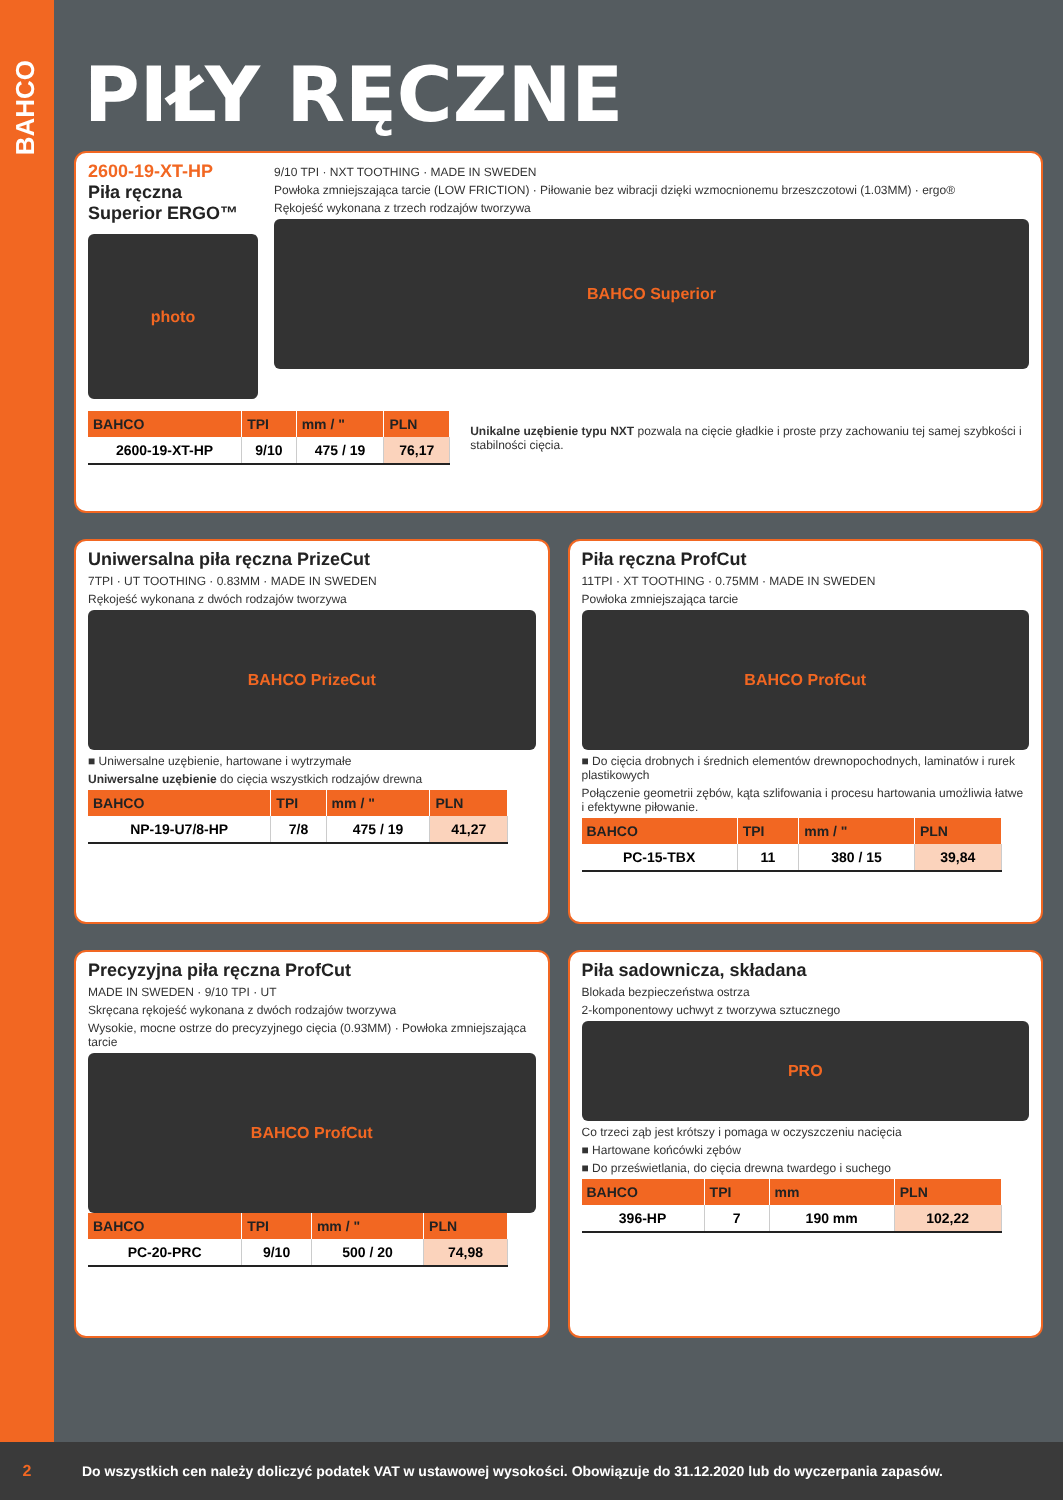BAHCO
PIŁY RĘCZNE
2600-19-XT-HP
Piła ręczna Superior ERGO™
photo
9/10 TPI · NXT TOOTHING · MADE IN SWEDEN
Powłoka zmniejszająca tarcie (LOW FRICTION) · Piłowanie bez wibracji dzięki wzmocnionemu brzeszczotowi (1.03MM) · ergo®
Rękojeść wykonana z trzech rodzajów tworzywa
BAHCO Superior
| BAHCO | TPI | mm / " | PLN |
| --- | --- | --- | --- |
| 2600-19-XT-HP | 9/10 | 475 / 19 | 76,17 |
Unikalne uzębienie typu NXT pozwala na cięcie gładkie i proste przy zachowaniu tej samej szybkości i stabilności cięcia.
Uniwersalna piła ręczna PrizeCut
7TPI · UT TOOTHING · 0.83MM · MADE IN SWEDEN
Rękojeść wykonana z dwóch rodzajów tworzywa
BAHCO PrizeCut
■ Uniwersalne uzębienie, hartowane i wytrzymałe
Uniwersalne uzębienie do cięcia wszystkich rodzajów drewna
| BAHCO | TPI | mm / " | PLN |
| --- | --- | --- | --- |
| NP-19-U7/8-HP | 7/8 | 475 / 19 | 41,27 |
Piła ręczna ProfCut
11TPI · XT TOOTHING · 0.75MM · MADE IN SWEDEN
Powłoka zmniejszająca tarcie
BAHCO ProfCut
■ Do cięcia drobnych i średnich elementów drewnopochodnych, laminatów i rurek plastikowych
Połączenie geometrii zębów, kąta szlifowania i procesu hartowania umożliwia łatwe i efektywne piłowanie.
| BAHCO | TPI | mm / " | PLN |
| --- | --- | --- | --- |
| PC-15-TBX | 11 | 380 / 15 | 39,84 |
Precyzyjna piła ręczna ProfCut
MADE IN SWEDEN · 9/10 TPI · UT
Skręcana rękojeść wykonana z dwóch rodzajów tworzywa
Wysokie, mocne ostrze do precyzyjnego cięcia (0.93MM) · Powłoka zmniejszająca tarcie
BAHCO ProfCut
| BAHCO | TPI | mm / " | PLN |
| --- | --- | --- | --- |
| PC-20-PRC | 9/10 | 500 / 20 | 74,98 |
Piła sadownicza, składana
Blokada bezpieczeństwa ostrza
2-komponentowy uchwyt z tworzywa sztucznego
PRO
Co trzeci ząb jest krótszy i pomaga w oczyszczeniu nacięcia
■ Hartowane końcówki zębów
■ Do prześwietlania, do cięcia drewna twardego i suchego
| BAHCO | TPI | mm | PLN |
| --- | --- | --- | --- |
| 396-HP | 7 | 190 mm | 102,22 |
2 Do wszystkich cen należy doliczyć podatek VAT w ustawowej wysokości. Obowiązuje do 31.12.2020 lub do wyczerpania zapasów.